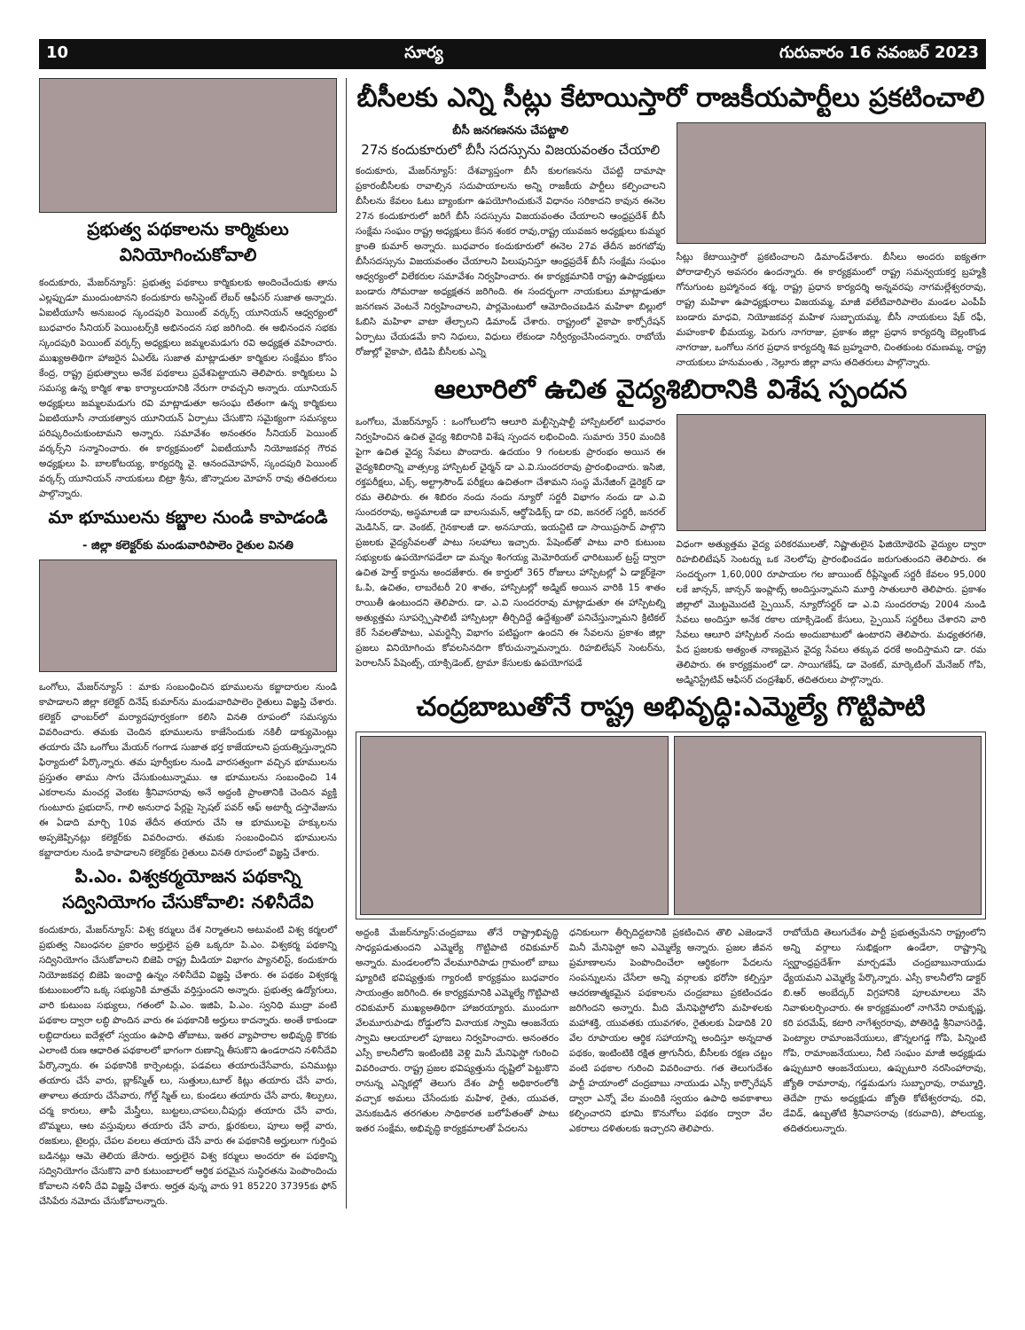10 సూర్య గురువారం 16 నవంబర్ 2023
ప్రభుత్వ పథకాలను కార్మికులు వినియోగించుకోవాలి
కందుకూరు, మేజర్‌న్యూస్: ప్రభుత్వ పథకాలు కార్మికులకు అందించేందుకు తాను ఎల్లప్పుడూ ముందుంటానని కందుకూరు అసిస్టెంట్ లేబర్ ఆఫీసర్ సుజాత అన్నారు. ఏఐటీయూసీ అనుబంధ స్కందపురి పెయింట్ వర్కర్స్ యూనియన్ ఆధ్వర్యంలో బుధవారం సీనియర్ పెయింటర్స్‌కి అభినందన సభ జరిగింది. ఈ అభినందన సభకు స్కందపురి పెయింట్ వర్కర్స్ అధ్యక్షులు జమ్మలమడుగు రవి అధ్యక్షత వహించారు. ముఖ్యఅతిథిగా హాజరైన ఏఎల్ఓ సుజాత మాట్లాడుతూ కార్మికుల సంక్షేమం కోసం కేంద్ర, రాష్ట్ర ప్రభుత్వాలు అనేక పథకాలు ప్రవేశపెట్టాయని తెలిపారు. కార్మికులు ఏ సమస్య ఉన్న కార్మిక శాఖ కార్యాలయానికి నేరుగా రావచ్చని అన్నారు. యూనియన్ అధ్యక్షులు జమ్మలమడుగు రవి మాట్లాడుతూ అసంఘ టితంగా ఉన్న కార్మికులు ఏఐటియూసీ నాయకత్వాన యూనియన్ ఏర్పాటు చేసుకొని సమైక్యంగా సమస్యలు పరిష్కరించుకుంటామని అన్నారు. సమావేశం అనంతరం సీనియర్ పెయింట్ వర్కర్స్‌ని సన్మానించారు. ఈ కార్యక్రమంలో ఏఐటీయూసీ నియోజకవర్గ గౌరవ అధ్యక్షులు పి. బాలకోటయ్య, కార్యదర్శి వై. ఆనందమోహన్, స్కందపురి పెయింట్ వర్కర్స్ యూనియన్ నాయకులు బిట్రా శ్రీను, జొన్నాదుల మోహన్ రావు తదితరులు పాల్గొన్నారు.
మా భూములను కబ్జాల నుండి కాపాడండి
- జిల్లా కలెక్టర్‌కు మండువారిపాలెం రైతుల వినతి
ఒంగోలు, మేజర్‌న్యూస్ : మాకు సంబంధించిన భూములను కబ్జాదారుల నుండి కాపాడాలని జిల్లా కలెక్టర్ దినేష్ కుమార్‌ను మండువారిపాలెం రైతులు విజ్ఞప్తి చేశారు. కలెక్టర్ ఛాంబర్‌లో మర్యాదపూర్వకంగా కలిసి వినతి రూపంలో సమస్యను వివరించారు. తమకు చెందిన భూములను కాజేసేందుకు నకిలీ డాక్యుమెంట్లు తయారు చేసి ఒంగోలు మేయర్ గంగాడ సుజాత భర్త కాజేయాలని ప్రయత్నిస్తున్నారని ఫిర్యాదులో పేర్కొన్నారు. తమ పూర్వీకుల నుండి వారసత్వంగా వచ్చిన భూములను ప్రస్తుతం తాము సాగు చేసుకుంటున్నాము. ఆ భూములను సంబంధించి 14 ఎకరాలను మంచర్ల వెంకట శ్రీనివాసరావు అనే అద్దంకి ప్రాంతానికి చెందిన వ్యక్తి గుంటూరు ప్రభుదాస్, గాలి అనురాధ పేర్లపై స్పెషల్ పవర్ ఆఫ్ అటార్నీ దస్తావేజును ఈ ఏడాది మార్చి 10వ తేదీన తయారు చేసి ఆ భూములపై హక్కులను అప్పజెప్పినట్లు కలెక్టర్‌కు వివరించారు. తమకు సంబంధించిన భూములను కబ్జాదారుల నుండి కాపాడాలని కలెక్టర్‌కు రైతులు వినతి రూపంలో విజ్ఞప్తి చేశారు.
పి.ఎం. విశ్వకర్మయోజన పథకాన్ని సద్వినియోగం చేసుకోవాలి: నళినీదేవి
కందుకూరు, మేజర్‌న్యూస్: విశ్వ కర్ములు దేశ నిర్మాతలని అటువంటి విశ్వ కర్మలలో ప్రభుత్వ నిబంధనల ప్రకారం అర్హులైన ప్రతి ఒక్కరూ పి.ఎం. విశ్వకర్మ పథకాన్ని సద్వినియోగం చేసుకోవాలని బిజెపి రాష్ట్ర మీడియా విభాగం ప్యానలిస్ట్, కందుకూరు నియోజకవర్గ బిజెపి ఇంచార్జి ఉన్నం నళినీదేవి విజ్ఞప్తి చేశారు. ఈ పథకం విశ్వకర్మ కుటుంబంలోని ఒక్క సభ్యునికి మాత్రమే వర్తిస్తుందని అన్నారు. ప్రభుత్వ ఉద్యోగులు, వారి కుటుంబ సభ్యులు, గతంలో పి.ఎం. ఇజిపి, పి.ఎం. స్వనిధి ముద్రా వంటి పథకాల ద్వారా లబ్ధి పొందిన వారు ఈ పథకానికి అర్హులు కాదన్నారు. అంతే కాకుండా లబ్ధిదారులు ఐదేళ్లలో స్వయం ఉపాధి తోబాటు, ఇతర వ్యాపారాల అభివృద్ధి కొరకు ఎలాంటి రుణ ఆధారిత పథకాలలో భాగంగా రుణాన్ని తీసుకొని ఉండరాదని నళినీదేవి పేర్కొన్నారు. ఈ పథకానికి కార్పెంటర్లు, పడవలు తయారుచేసేవారు, పనిముట్లు తయారు చేసే వారు, బ్లాక్‌స్మిత్ లు, సుత్తులు,టూల్ కిట్లు తయారు చేసే వారు, తాళాలు తయారు చేసేవారు, గోల్డ్ స్మిత్ లు, కుండలు తయారు చేసే వారు, శిల్పులు, చర్మ కారులు, తాపీ మేస్త్రీలు, బుట్టలు,చాపలు,చీపుర్లు తయారు చేసే వారు, బొమ్మలు, ఆట వస్తువులు తయారు చేసే వారు, క్షురకులు, పూలు అల్లే వారు, రజకులు, టైలర్లు, చేపల వలలు తయారు చేసే వారు ఈ పథకానికి అర్హులుగా గుర్తింప బడినట్లు ఆమె తెలియ జేసారు. అర్హులైన విశ్వ కర్ములు అందరూ ఈ పథకాన్ని సద్వినియోగం చేసుకొని వారి కుటుంబాలలో ఆర్థిక పరమైన సుస్థిరతను పెంపొందించు కోవాలని నళినీ దేవి విజ్ఞప్తి చేశారు. అర్హత వున్న వారు 91 85220 37395కు ఫోన్ చేసిపేరు నమోదు చేసుకోవాలన్నారు.
బీసీలకు ఎన్ని సీట్లు కేటాయిస్తారో రాజకీయపార్టీలు ప్రకటించాలి
బీసీ జనగణనను చేపట్టాలి
27న కందుకూరులో బీసీ సదస్సును విజయవంతం చేయాలి
కందుకూరు, మేజర్‌న్యూస్: దేశవ్యాప్తంగా బీసీ కులగణనను చేపట్టి దామాషా ప్రకారంబీసీలకు రావాల్సిన సదుపాయాలను అన్ని రాజకీయ పార్టీలు కల్పించాలని బీసీలను కేవలం ఓటు బ్యాంకుగా ఉపయోగించుకునే విధానం సరికాదని కావున ఈనెల 27న కందుకూరులో జరిగే బీసీ సదస్సును విజయవంతం చేయాలని ఆంధ్రప్రదేశ్ బీసీ సంక్షేమ సంఘం రాష్ట్ర అధ్యక్షులు కేసన శంకర రావు,రాష్ట్ర యువజన అధ్యక్షులు కుమ్మర క్రాంతి కుమార్ అన్నారు. బుధవారం కందుకూరులో ఈనెల 27వ తేదీన జరగబోవు బీసీసదస్సును విజయవంతం చేయాలని పిలుపునిస్తూ ఆంధ్రప్రదేశ్ బీసీ సంక్షేమ సంఘం ఆధ్వర్యంలో విలేకరుల సమావేశం నిర్వహించారు. ఈ కార్యక్రమానికి రాష్ట్ర ఉపాధ్యక్షులు బండారు సోమరాజు అధ్యక్షతన జరిగింది. ఈ సందర్భంగా నాయకులు మాట్లాడుతూ జనగణన వెంటనే నిర్వహించాలని, పార్లమెంటులో ఆమోదించబడిన మహిళా బిల్లులో ఓబిసి మహిళా వాటా తేల్చాలని డిమాండ్ చేశారు. రాష్ట్రంలో వైకాపా కార్పోరేషన్ ఏర్పాటు చేయడమే కాని నిధులు, విధులు లేకుండా నిర్వీర్యంచేసిందన్నారు. రాబోయే రోజుల్లో వైకాపా, టిడిపి బీసీలకు ఎన్ని
సీట్లు కేటాయిస్తారో ప్రకటించాలని డిమాండ్‌చేశారు. బీసీలు అందరు ఐక్యతగా పోరాడాల్సిన అవసరం ఉందన్నారు. ఈ కార్యక్రమంలో రాష్ట్ర సమన్వయకర్త బ్రహ్మశ్రీ గోనుగుంట బ్రహ్మానంద శర్మ, రాష్ట్ర ప్రధాన కార్యదర్శి అన్నవరపు నాగమల్లేశ్వరరావు, రాష్ట్ర మహిళా ఉపాధ్యక్షురాలు విజయమ్మ, మాజీ వలేటివారిపాలెం మండల ఎంపీపీ బండారు మాధవి, నియోజకవర్గ మహిళ సుబ్బాయమ్మ, బీసీ నాయకులు షేక్ రఫీ, మహంకాళి భీమయ్య, పెరుగు నాగరాజు, ప్రకాశం జిల్లా ప్రధాన కార్యదర్శి బెల్లంకొండ నాగరాజు, ఒంగోలు నగర ప్రధాన కార్యదర్శి శివ బ్రహ్మచారి, చింతకుంట రమణమ్మ, రాష్ట్ర నాయకులు హనుమంతు , నెల్లూరు జిల్లా వాసు తదితరులు పాల్గొన్నారు.
ఆలూరిలో ఉచిత వైద్యశిబిరానికి విశేష స్పందన
ఒంగోలు, మేజర్‌న్యూస్ : ఒంగోలులోని ఆలూరి మల్టీస్పెషాల్టీ హాస్పిటల్‌లో బుధవారం నిర్వహించిన ఉచిత వైద్య శిబిరానికి విశేష స్పందన లభించింది. సుమారు 350 మందికి పైగా ఉచిత వైద్య సేవలు పొందారు. ఉదయం 9 గంటలకు ప్రారంభం అయిన ఈ వైద్యశిబిరాన్ని వాత్సల్య హాస్పిటల్ ఛైర్మన్ డా ఎ.వి.సుందరరావు ప్రారంభించారు. ఇసిజి, రక్తపరీక్షలు, ఎక్స్, అల్ట్రాసౌండ్ పరీక్షలు ఉచితంగా చేశామని సంస్థ మేనేజింగ్ డైరెక్టర్ డా రమ తెలిపారు. ఈ శిబిరం నందు నందు న్యూరో సర్జరీ విభాగం నందు డా ఎ.వి సుందరరావు, అస్థమాలజీ డా బాలసుమన్, ఆర్థోపెడిక్స్ డా రవి, జనరల్ సర్జరీ, జనరల్ మెడిసిన్, డా. వెంకట్, గైనకాలజీ డా. అనసూయ, ఇయన్టిటి డా సాయిప్రసాద్ పాల్గొని ప్రజలకు వైద్యసేవలతో పాటు సలహాలు ఇచ్చారు. పేషెంట్‌తో పాటు వారి కుటుంబ సభ్యులకు ఉపయోగపడేలా డా మన్నం శింగయ్య మెమోరియల్ ఛారిటబుల్ ట్రస్ట్ ద్వారా ఉచిత హెల్త్ కార్డును అందజేశారు. ఈ కార్డులో 365 రోజులు హాస్పిటల్లో ఏ డాక్టర్‌కైనా ఓ.పి, ఉచితం, లాబరేటరీ 20 శాతం, హాస్పిటల్లో అడ్మిట్ అయిన వారికి 15 శాతం రాయితీ ఉంటుందని తెలిపారు. డా. ఎ.వి సుందరరావు మాట్లాడుతూ ఈ హాస్పిటల్ని అత్యుత్తమ సూపర్స్పెషాలిటీ హాస్పిటల్గా తీర్చిదిద్దే ఉద్దేశ్యంతో పనిచేస్తున్నామని క్రిటికల్ కేర్ సేవలతోపాటు, ఎమర్జెన్సీ విభాగం పటిష్టంగా ఉందని ఈ సేవలను ప్రకాశం జిల్లా ప్రజలు వినియోగించు కోవలసినదిగా కోరుచున్నామన్నారు. రిహబిలేషన్ సెంటర్‌ను, పెరాలసిస్ పేషెంట్స్, యాక్సిడెంట్, ట్రామా కేసులకు ఉపయోగపడే
విధంగా అత్యుత్తమ వైద్య పరికరములతో, నిష్ణాతులైన ఫిజియోథెరపి వైద్యుల ద్వారా రిహబిలిటేషన్ సెంటర్ను ఒక నెలలోపు ప్రారంభించడం జరుగుతుందని తెలిపారు. ఈ సందర్భంగా 1,60,000 రూపాయల గల జాయింట్ రీప్లేస్మెంట్ సర్జరీ కేవలం 95,000 లకే జాన్సన్, జాన్సన్ ఇంప్లాట్స్ అందిస్తున్నామని మూర్తి సాతులూరి తెలిపారు. ప్రకాశం జిల్లాలో మొట్టమొదటి స్పైయిన్, న్యూరోసర్జర్ డా ఎ.వి సుందరరావు 2004 నుండి సేవలు అందిస్తూ అనేక రకాల యాక్సిడెంట్ కేసులు, స్పైయిన్ సర్జరీలు చేశారని వారి సేవలు ఆలూరి హాస్పిటల్ నందు అందుబాటులో ఉంటారని తెలిపారు. మధ్యతరగతి, పేద ప్రజలకు అత్యంత నాణ్యమైన వైద్య సేవలు తక్కువ ధరకే అందిస్తామని డా. రమ తెలిపారు. ఈ కార్యక్రమంలో డా. సాయిగణేష్, డా వెంకట్, మార్కెటింగ్ మేనేజర్ గోపి, అడ్మినిస్ట్రేటివ్ ఆఫీసర్ చంద్రశేఖర్, తదితరులు పాల్గొన్నారు.
చంద్రబాబుతోనే రాష్ట్ర అభివృద్ధి:ఎమ్మెల్యే గొట్టిపాటి
అద్దంకి మేజర్‌న్యూస్:చంద్రబాబు తోనే రాష్ట్రాభివృద్ధి సాధ్యపడుతుందని ఎమ్మెల్యే గొట్టిపాటి రవికుమార్ అన్నారు. మండలంలోని వేలమూరిపాడు గ్రామంలో బాబు ష్యూరిటి భవిష్యత్తుకు గ్యారంటీ కార్యక్రమం బుధవారం సాయంత్రం జరిగింది. ఈ కార్యక్రమానికి ఎమ్మెల్యే గొట్టిపాటి రవికుమార్ ముఖ్యఅతిథిగా హాజరయ్యారు. ముందుగా వేలమూరుపాడు రోడ్డులోని వినాయక స్వామి ఆంజనేయ స్వామి ఆలయాలలో పూజలు నిర్వహించారు. అనంతరం ఎస్సీ కాలనీలోని ఇంటింటికి వెళ్లి మినీ మేనిఫెస్టో గురించి వివరించారు. రాష్ట్ర ప్రజల భవిష్యత్తును దృష్టిలో పెట్టుకొని రానున్న ఎన్నికల్లో తెలుగు దేశం పార్టీ అధికారంలోకి వచ్చాక అమలు చేసేందుకు మహిళ, రైతు, యువత, వెనుకబడిన తరగతుల సాధికారత బలోపేతంతో పాటు ఇతర సంక్షేమ, అభివృద్ధి కార్యక్రమాలతో పేదలను
ధనికులుగా తీర్చిదిద్దటానికి ప్రకటించిన తొలి ఎజెండానే మినీ మేనిఫెస్టో అని ఎమ్మెల్యే అన్నారు. ప్రజల జీవన ప్రమాణాలను పెంపొందించేలా ఆర్థికంగా పేదలను సంపన్నులను చేసేలా అన్ని వర్గాలకు భరోసా కల్పిస్తూ ఆచరణాత్మకమైన పథకాలను చంద్రబాబు ప్రకటించడం జరిగిందని అన్నారు. మీది మేనిఫెస్టోలోని మహిళలకు మహాశక్తి, యువతకు యువగళం, రైతులకు ఏడాదికి 20 వేల రూపాయల ఆర్థిక సహాయాన్ని అందిస్తూ అన్నదాత పథకం, ఇంటింటికి రక్షిత త్రాగునీరు, బీసీలకు రక్షణ చట్టం వంటి పథకాల గురించి వివరించారు. గత తెలుగుదేశం పార్టీ హయాంలో చంద్రబాబు నాయుడు ఎస్సీ కార్పొరేషన్ ద్వారా ఎన్నో వేల మందికి స్వయం ఉపాధి అవకాశాలు కల్పించారని భూమి కొనుగోలు పథకం ద్వారా వేల ఎకరాలు దళితులకు ఇచ్చారని తెలిపారు.
రాబోయేది తెలుగుదేశం పార్టీ ప్రభుత్వమేనని రాష్ట్రంలోని అన్ని వర్గాలు సుభిక్షంగా ఉండేలా, రాష్ట్రాన్ని స్వర్ణాంధ్రప్రదేశ్‌గా మార్చడమే చంద్రబాబునాయుడు ధ్యేయమని ఎమ్మెల్యే పేర్కొన్నారు. ఎస్సీ కాలనీలోని డాక్టర్ బి.ఆర్ అంబేద్కర్ విగ్రహానికి పూలమాలలు వేసి నివాళులర్పించారు. ఈ కార్యక్రమంలో నాగినేని రామకృష్ణ, కరి పరమేష్, కటారి నాగేశ్వరరావు, పోతిరెడ్డి శ్రీనివాసరెడ్డి, పెంట్యాల రామాంజనేయులు, జొన్నలగడ్డ గోపి, పిన్నింటి గోపి, రామాంజనేయులు, నీటి సంఘం మాజీ అధ్యక్షుడు ఉప్పుటూరి ఆంజనేయులు, ఉప్పుటూరి నరసింహారావు, జ్యోతి రామారావు, గడ్డమడుగు సుబ్బారావు, రామ్మూర్తి, తెదేపా గ్రామ అధ్యక్షుడు జ్యోతి కోటేశ్వరరావు, రవి, డేవిడ్, ఉబ్బతోటి శ్రీనివాసరావు (కరువాది), పోలయ్య, తదితరులున్నారు.